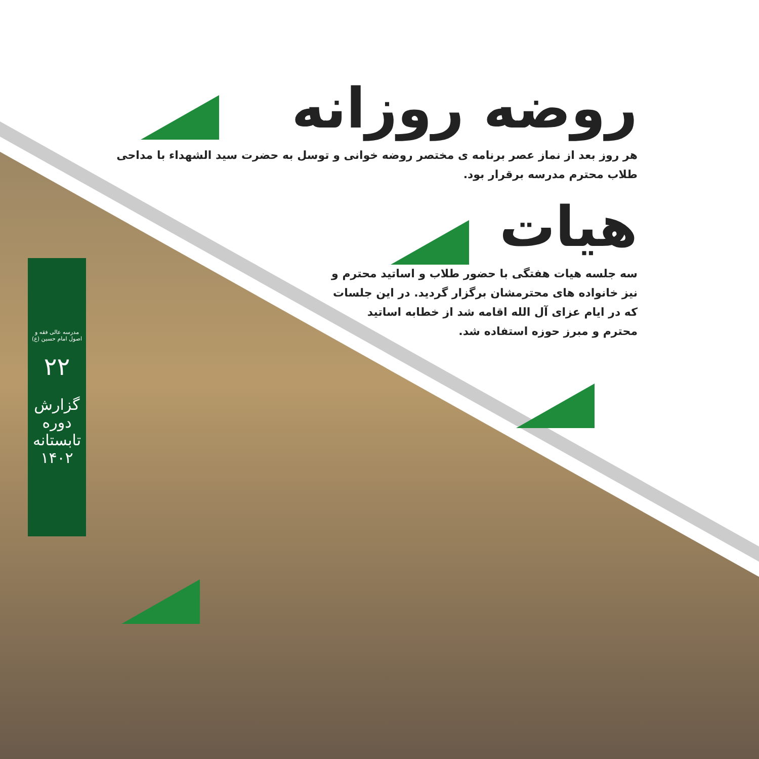روضه روزانه
هر روز بعد از نماز عصر برنامه ی مختصر روضه خوانی و توسل به حضرت سید الشهداء با مداحی طلاب محترم مدرسه برقرار بود.
هیات
سه جلسه هیات هفتگی با حضور طلاب و اساتید محترم و نیز خانواده های محترمشان برگزار گردید. در این جلسات که در ایام عزای آل الله اقامه شد از خطابه اساتید محترم و مبرز حوزه استفاده شد.
مدرسه عالی فقه و اصول امام حسین (ع)
۲۲
گزارش دوره تابستانه ۱۴۰۲